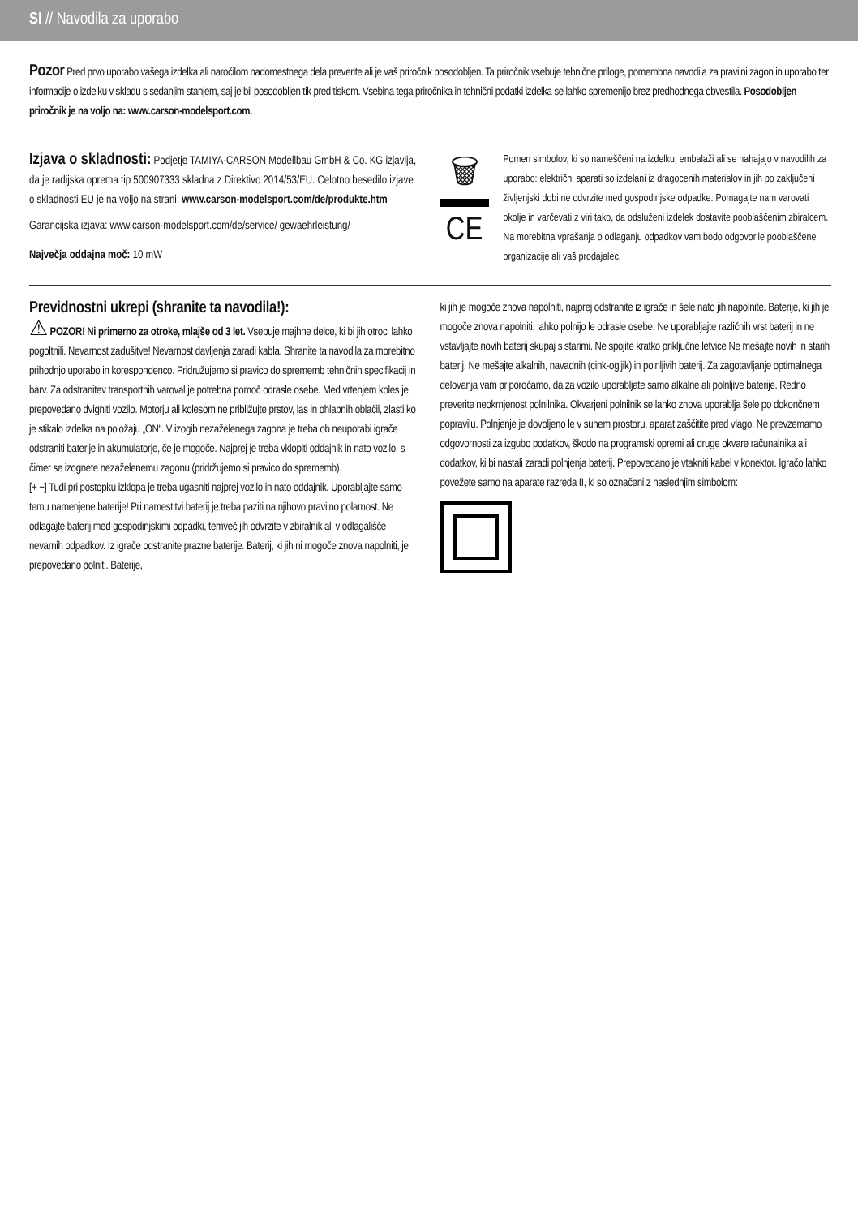SI // Navodila za uporabo
Pozor Pred prvo uporabo vašega izdelka ali naročilom nadomestnega dela preverite ali je vaš priročnik posodobljen. Ta priročnik vsebuje tehnične priloge, pomembna navodila za pravilni zagon in uporabo ter informacije o izdelku v skladu s sedanjim stanjem, saj je bil posodobljen tik pred tiskom. Vsebina tega priročnika in tehnični podatki izdelka se lahko spremenijo brez predhodnega obvestila. Posodobljen priročnik je na voljo na: www.carson-modelsport.com.
Izjava o skladnosti:
Podjetje TAMIYA-CARSON Modellbau GmbH & Co. KG izjavlja, da je radijska oprema tip 500907333 skladna z Direktivo 2014/53/EU. Celotno besedilo izjave o skladnosti EU je na voljo na strani: www.carson-modelsport.com/de/produkte.htm
Garancijska izjava: www.carson-modelsport.com/de/service/ gewaehrleistung/
Največja oddajna moč: 10 mW
🗑
CE
Pomen simbolov, ki so nameščeni na izdelku, embalaži ali se nahajajo v navodilih za uporabo: električni aparati so izdelani iz dragocenih materialov in jih po zaključeni življenjski dobi ne odvrzite med gospodinjske odpadke. Pomagajte nam varovati okolje in varčevati z viri tako, da odsluženi izdelek dostavite pooblaščenim zbiralcem. Na morebitna vprašanja o odlaganju odpadkov vam bodo odgovorile pooblaščene organizacije ali vaš prodajalec.
Previdnostni ukrepi (shranite ta navodila!):
⚠ POZOR! Ni primerno za otroke, mlajše od 3 let. Vsebuje majhne delce, ki bi jih otroci lahko pogoltnili. Nevarnost zadušitve! Nevarnost davljenja zaradi kabla. Shranite ta navodila za morebitno prihodnjo uporabo in korespondenco. Pridružujemo si pravico do sprememb tehničnih specifikacij in barv. Za odstranitev transportnih varoval je potrebna pomoč odrasle osebe. Med vrtenjem koles je prepovedano dvigniti vozilo. Motorju ali kolesom ne približujte prstov, las in ohlapnih oblačil, zlasti ko je stikalo izdelka na položaju „ON“. V izogib nezaželenega zagona je treba ob neuporabi igrače odstraniti baterije in akumulatorje, če je mogoče. Najprej je treba vklopiti oddajnik in nato vozilo, s čimer se izognete nezaželenemu zagonu (pridržujemo si pravico do sprememb).
[+ −] Tudi pri postopku izklopa je treba ugasniti najprej vozilo in nato oddajnik. Uporabljajte samo temu namenjene baterije! Pri namestitvi baterij je treba paziti na njihovo pravilno polarnost. Ne odlagajte baterij med gospodinjskimi odpadki, temveč jih odvrzite v zbiralnik ali v odlagališče nevarnih odpadkov. Iz igrače odstranite prazne baterije. Baterij, ki jih ni mogoče znova napolniti, je prepovedano polniti. Baterije,
ki jih je mogoče znova napolniti, najprej odstranite iz igrače in šele nato jih napolnite. Baterije, ki jih je mogoče znova napolniti, lahko polnijo le odrasle osebe. Ne uporabljajte različnih vrst baterij in ne vstavljajte novih baterij skupaj s starimi. Ne spojite kratko priključne letvice Ne mešajte novih in starih baterij. Ne mešajte alkalnih, navadnih (cink-ogljik) in polnljivih baterij. Za zagotavljanje optimalnega delovanja vam priporočamo, da za vozilo uporabljate samo alkalne ali polnljive baterije. Redno preverite neokrnjenost polnilnika. Okvarjeni polnilnik se lahko znova uporablja šele po dokončnem popravilu. Polnjenje je dovoljeno le v suhem prostoru, aparat zaščitite pred vlago. Ne prevzemamo odgovornosti za izgubo podatkov, škodo na programski opremi ali druge okvare računalnika ali dodatkov, ki bi nastali zaradi polnjenja baterij. Prepovedano je vtakniti kabel v konektor. Igračo lahko povežete samo na aparate razreda II, ki so označeni z naslednjim simbolom: